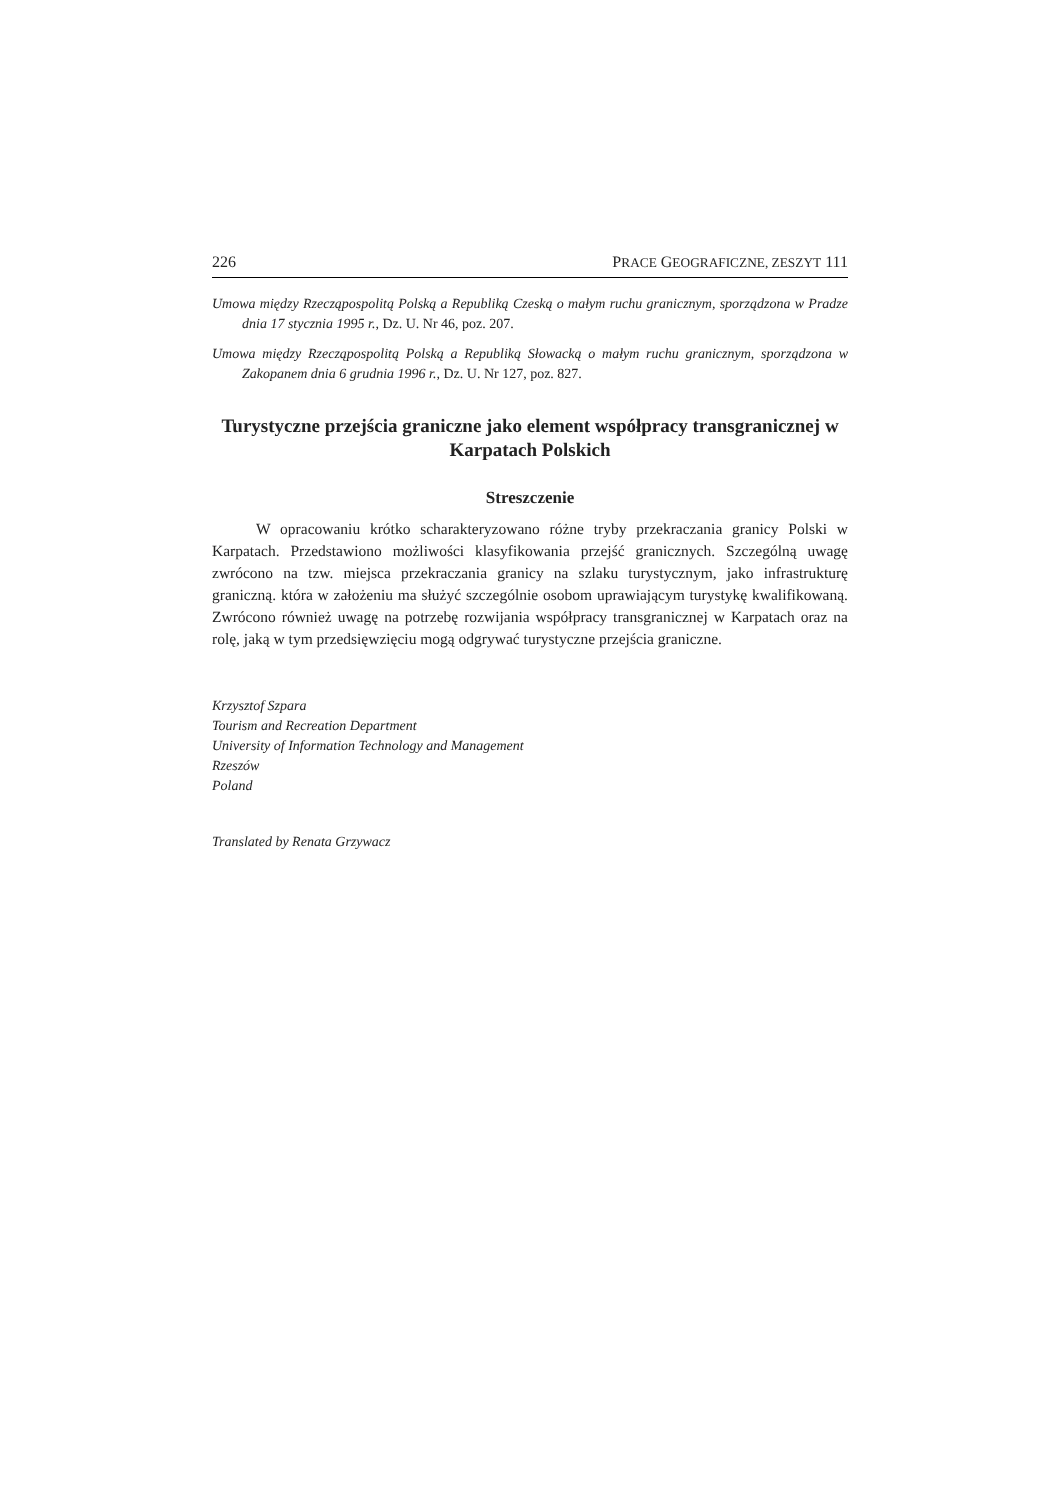226 PRACE GEOGRAFICZNE, ZESZYT 111
Umowa między Rzecząpospolitą Polską a Republiką Czeską o małym ruchu granicznym, sporządzona w Pradze dnia 17 stycznia 1995 r., Dz. U. Nr 46, poz. 207.
Umowa między Rzecząpospolitą Polską a Republiką Słowacką o małym ruchu granicznym, sporządzona w Zakopanem dnia 6 grudnia 1996 r., Dz. U. Nr 127, poz. 827.
Turystyczne przejścia graniczne jako element współpracy transgranicznej w Karpatach Polskich
Streszczenie
W opracowaniu krótko scharakteryzowano różne tryby przekraczania granicy Polski w Karpatach. Przedstawiono możliwości klasyfikowania przejść granicznych. Szczególną uwagę zwrócono na tzw. miejsca przekraczania granicy na szlaku turystycznym, jako infrastrukturę graniczną. która w założeniu ma służyć szczególnie osobom uprawiającym turystykę kwalifikowaną. Zwrócono również uwagę na potrzebę rozwijania współpracy transgranicznej w Karpatach oraz na rolę, jaką w tym przedsięwzięciu mogą odgrywać turystyczne przejścia graniczne.
Krzysztof Szpara
Tourism and Recreation Department
University of Information Technology and Management
Rzeszów
Poland
Translated by Renata Grzywacz